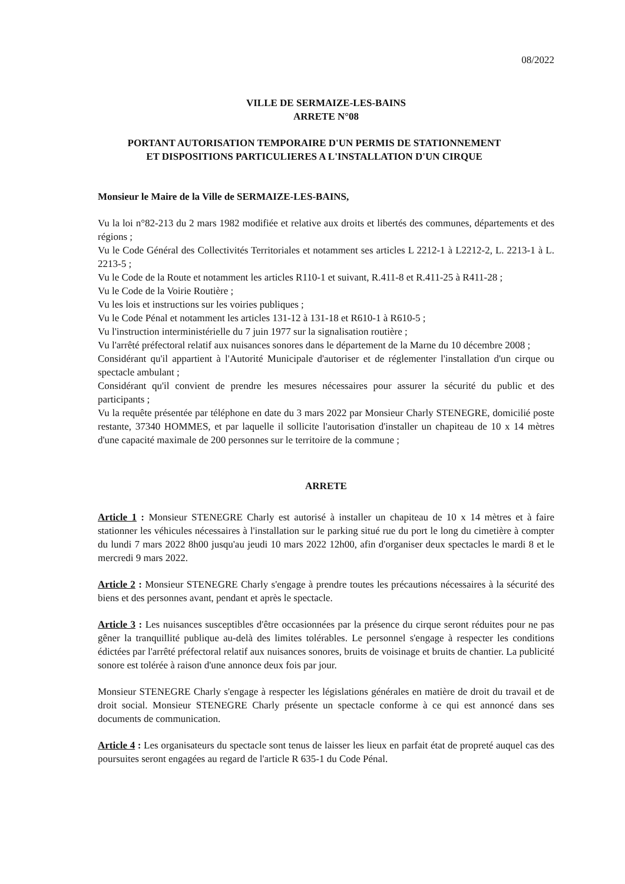08/2022
VILLE DE SERMAIZE-LES-BAINS
ARRETE N°08
PORTANT AUTORISATION TEMPORAIRE D'UN PERMIS DE STATIONNEMENT
ET DISPOSITIONS PARTICULIERES A L'INSTALLATION D'UN CIRQUE
Monsieur le Maire de la Ville de SERMAIZE-LES-BAINS,
Vu la loi n°82-213 du 2 mars 1982 modifiée et relative aux droits et libertés des communes, départements et des régions ;
Vu le Code Général des Collectivités Territoriales et notamment ses articles L 2212-1 à L2212-2, L. 2213-1 à L. 2213-5 ;
Vu le Code de la Route et notamment les articles R110-1 et suivant, R.411-8 et R.411-25 à R411-28 ;
Vu le Code de la Voirie Routière ;
Vu les lois et instructions sur les voiries publiques ;
Vu le Code Pénal et notamment les articles 131-12 à 131-18 et R610-1 à R610-5 ;
Vu l'instruction interministérielle du 7 juin 1977 sur la signalisation routière ;
Vu l'arrêté préfectoral relatif aux nuisances sonores dans le département de la Marne du 10 décembre 2008 ;
Considérant qu'il appartient à l'Autorité Municipale d'autoriser et de réglementer l'installation d'un cirque ou spectacle ambulant ;
Considérant qu'il convient de prendre les mesures nécessaires pour assurer la sécurité du public et des participants ;
Vu la requête présentée par téléphone en date du 3 mars 2022 par Monsieur Charly STENEGRE, domicilié poste restante, 37340 HOMMES, et par laquelle il sollicite l'autorisation d'installer un chapiteau de 10 x 14 mètres d'une capacité maximale de 200 personnes sur le territoire de la commune ;
ARRETE
Article 1 : Monsieur STENEGRE Charly est autorisé à installer un chapiteau de 10 x 14 mètres et à faire stationner les véhicules nécessaires à l'installation sur le parking situé rue du port le long du cimetière à compter du lundi 7 mars 2022 8h00 jusqu'au jeudi 10 mars 2022 12h00, afin d'organiser deux spectacles le mardi 8 et le mercredi 9 mars 2022.
Article 2 : Monsieur STENEGRE Charly s'engage à prendre toutes les précautions nécessaires à la sécurité des biens et des personnes avant, pendant et après le spectacle.
Article 3 : Les nuisances susceptibles d'être occasionnées par la présence du cirque seront réduites pour ne pas gêner la tranquillité publique au-delà des limites tolérables. Le personnel s'engage à respecter les conditions édictées par l'arrêté préfectoral relatif aux nuisances sonores, bruits de voisinage et bruits de chantier. La publicité sonore est tolérée à raison d'une annonce deux fois par jour.
Monsieur STENEGRE Charly s'engage à respecter les législations générales en matière de droit du travail et de droit social. Monsieur STENEGRE Charly présente un spectacle conforme à ce qui est annoncé dans ses documents de communication.
Article 4 : Les organisateurs du spectacle sont tenus de laisser les lieux en parfait état de propreté auquel cas des poursuites seront engagées au regard de l'article R 635-1 du Code Pénal.